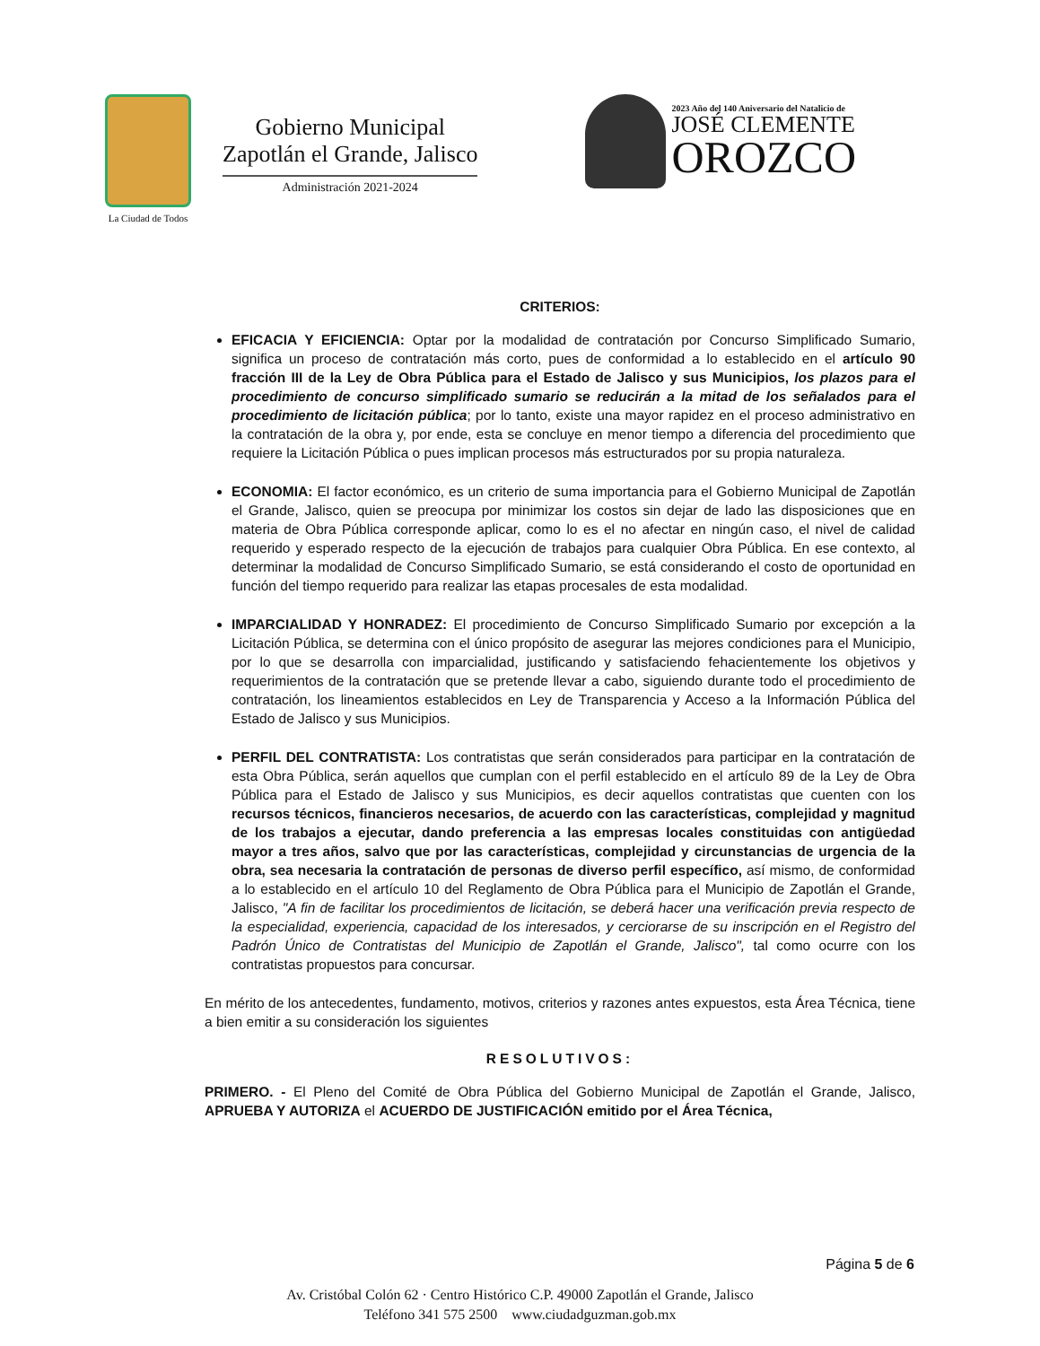La Ciudad de Todos
Gobierno Municipal
Zapotlán el Grande, Jalisco
Administración 2021-2024
2023 Año del 140 Aniversario del Natalicio de
JOSÉ CLEMENTE
OROZCO
CRITERIOS:
EFICACIA Y EFICIENCIA: Optar por la modalidad de contratación por Concurso Simplificado Sumario, significa un proceso de contratación más corto, pues de conformidad a lo establecido en el artículo 90 fracción III de la Ley de Obra Pública para el Estado de Jalisco y sus Municipios, los plazos para el procedimiento de concurso simplificado sumario se reducirán a la mitad de los señalados para el procedimiento de licitación pública; por lo tanto, existe una mayor rapidez en el proceso administrativo en la contratación de la obra y, por ende, esta se concluye en menor tiempo a diferencia del procedimiento que requiere la Licitación Pública o pues implican procesos más estructurados por su propia naturaleza.
ECONOMIA: El factor económico, es un criterio de suma importancia para el Gobierno Municipal de Zapotlán el Grande, Jalisco, quien se preocupa por minimizar los costos sin dejar de lado las disposiciones que en materia de Obra Pública corresponde aplicar, como lo es el no afectar en ningún caso, el nivel de calidad requerido y esperado respecto de la ejecución de trabajos para cualquier Obra Pública. En ese contexto, al determinar la modalidad de Concurso Simplificado Sumario, se está considerando el costo de oportunidad en función del tiempo requerido para realizar las etapas procesales de esta modalidad.
IMPARCIALIDAD Y HONRADEZ: El procedimiento de Concurso Simplificado Sumario por excepción a la Licitación Pública, se determina con el único propósito de asegurar las mejores condiciones para el Municipio, por lo que se desarrolla con imparcialidad, justificando y satisfaciendo fehacientemente los objetivos y requerimientos de la contratación que se pretende llevar a cabo, siguiendo durante todo el procedimiento de contratación, los lineamientos establecidos en Ley de Transparencia y Acceso a la Información Pública del Estado de Jalisco y sus Municipios.
PERFIL DEL CONTRATISTA: Los contratistas que serán considerados para participar en la contratación de esta Obra Pública, serán aquellos que cumplan con el perfil establecido en el artículo 89 de la Ley de Obra Pública para el Estado de Jalisco y sus Municipios, es decir aquellos contratistas que cuenten con los recursos técnicos, financieros necesarios, de acuerdo con las características, complejidad y magnitud de los trabajos a ejecutar, dando preferencia a las empresas locales constituidas con antigüedad mayor a tres años, salvo que por las características, complejidad y circunstancias de urgencia de la obra, sea necesaria la contratación de personas de diverso perfil específico, así mismo, de conformidad a lo establecido en el artículo 10 del Reglamento de Obra Pública para el Municipio de Zapotlán el Grande, Jalisco, "A fin de facilitar los procedimientos de licitación, se deberá hacer una verificación previa respecto de la especialidad, experiencia, capacidad de los interesados, y cerciorarse de su inscripción en el Registro del Padrón Único de Contratistas del Municipio de Zapotlán el Grande, Jalisco", tal como ocurre con los contratistas propuestos para concursar.
En mérito de los antecedentes, fundamento, motivos, criterios y razones antes expuestos, esta Área Técnica, tiene a bien emitir a su consideración los siguientes
RESOLUTIVOS:
PRIMERO. - El Pleno del Comité de Obra Pública del Gobierno Municipal de Zapotlán el Grande, Jalisco, APRUEBA Y AUTORIZA el ACUERDO DE JUSTIFICACIÓN emitido por el Área Técnica,
Página 5 de 6
Av. Cristóbal Colón 62 · Centro Histórico C.P. 49000 Zapotlán el Grande, Jalisco
Teléfono 341 575 2500 www.ciudadguzman.gob.mx